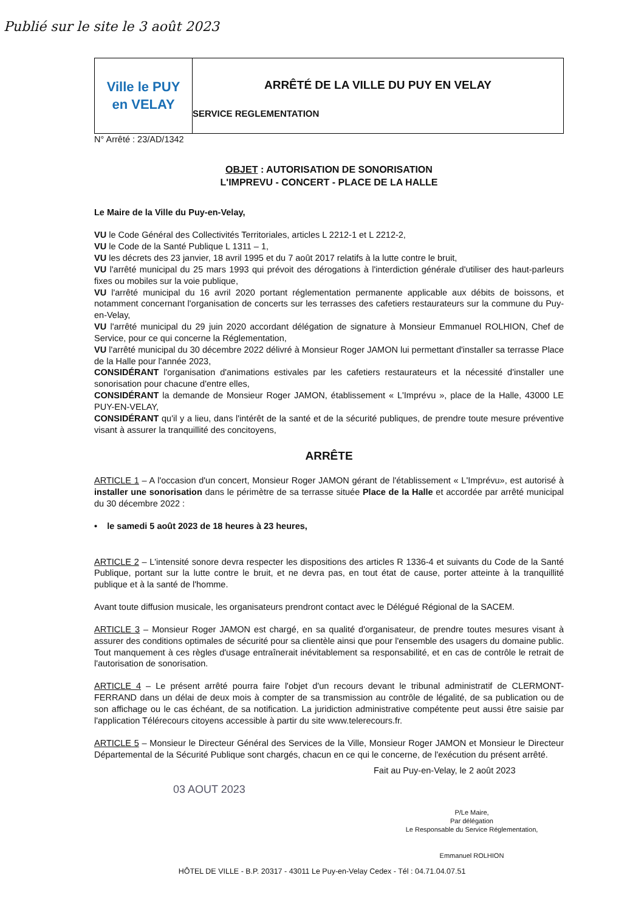Publié sur le site le 3 août 2023
Ville le PUY
en VELAY
ARRÊTÉ DE LA VILLE DU PUY EN VELAY
SERVICE REGLEMENTATION
N° Arrêté : 23/AD/1342
OBJET : AUTORISATION DE SONORISATION
L'IMPREVU - CONCERT - PLACE DE LA HALLE
Le Maire de la Ville du Puy-en-Velay,
VU le Code Général des Collectivités Territoriales, articles L 2212-1 et L 2212-2,
VU le Code de la Santé Publique L 1311 – 1,
VU les décrets des 23 janvier, 18 avril 1995 et du 7 août 2017 relatifs à la lutte contre le bruit,
VU l'arrêté municipal du 25 mars 1993 qui prévoit des dérogations à l'interdiction générale d'utiliser des haut-parleurs fixes ou mobiles sur la voie publique,
VU l'arrêté municipal du 16 avril 2020 portant réglementation permanente applicable aux débits de boissons, et notamment concernant l'organisation de concerts sur les terrasses des cafetiers restaurateurs sur la commune du Puy-en-Velay,
VU l'arrêté municipal du 29 juin 2020 accordant délégation de signature à Monsieur Emmanuel ROLHION, Chef de Service, pour ce qui concerne la Réglementation,
VU l'arrêté municipal du 30 décembre 2022 délivré à Monsieur Roger JAMON lui permettant d'installer sa terrasse Place de la Halle pour l'année 2023,
CONSIDÉRANT l'organisation d'animations estivales par les cafetiers restaurateurs et la nécessité d'installer une sonorisation pour chacune d'entre elles,
CONSIDÉRANT la demande de Monsieur Roger JAMON, établissement « L'Imprévu », place de la Halle, 43000 LE PUY-EN-VELAY,
CONSIDÉRANT qu'il y a lieu, dans l'intérêt de la santé et de la sécurité publiques, de prendre toute mesure préventive visant à assurer la tranquillité des concitoyens,
ARRÊTE
ARTICLE 1 – A l'occasion d'un concert, Monsieur Roger JAMON gérant de l'établissement « L'Imprévu», est autorisé à installer une sonorisation dans le périmètre de sa terrasse située Place de la Halle et accordée par arrêté municipal du 30 décembre 2022 :
• le samedi 5 août 2023 de 18 heures à 23 heures,
ARTICLE 2 – L'intensité sonore devra respecter les dispositions des articles R 1336-4 et suivants du Code de la Santé Publique, portant sur la lutte contre le bruit, et ne devra pas, en tout état de cause, porter atteinte à la tranquillité publique et à la santé de l'homme.
Avant toute diffusion musicale, les organisateurs prendront contact avec le Délégué Régional de la SACEM.
ARTICLE 3 – Monsieur Roger JAMON est chargé, en sa qualité d'organisateur, de prendre toutes mesures visant à assurer des conditions optimales de sécurité pour sa clientèle ainsi que pour l'ensemble des usagers du domaine public. Tout manquement à ces règles d'usage entraînerait inévitablement sa responsabilité, et en cas de contrôle le retrait de l'autorisation de sonorisation.
ARTICLE 4 – Le présent arrêté pourra faire l'objet d'un recours devant le tribunal administratif de CLERMONT-FERRAND dans un délai de deux mois à compter de sa transmission au contrôle de légalité, de sa publication ou de son affichage ou le cas échéant, de sa notification. La juridiction administrative compétente peut aussi être saisie par l'application Télérecours citoyens accessible à partir du site www.telerecours.fr.
ARTICLE 5 – Monsieur le Directeur Général des Services de la Ville, Monsieur Roger JAMON et Monsieur le Directeur Départemental de la Sécurité Publique sont chargés, chacun en ce qui le concerne, de l'exécution du présent arrêté.
Fait au Puy-en-Velay, le 2 août 2023
03 AOUT 2023
P/Le Maire,
Par délégation
Le Responsable du Service Réglementation,
Emmanuel ROLHION
HÔTEL DE VILLE - B.P. 20317 - 43011 Le Puy-en-Velay Cedex - Tél : 04.71.04.07.51